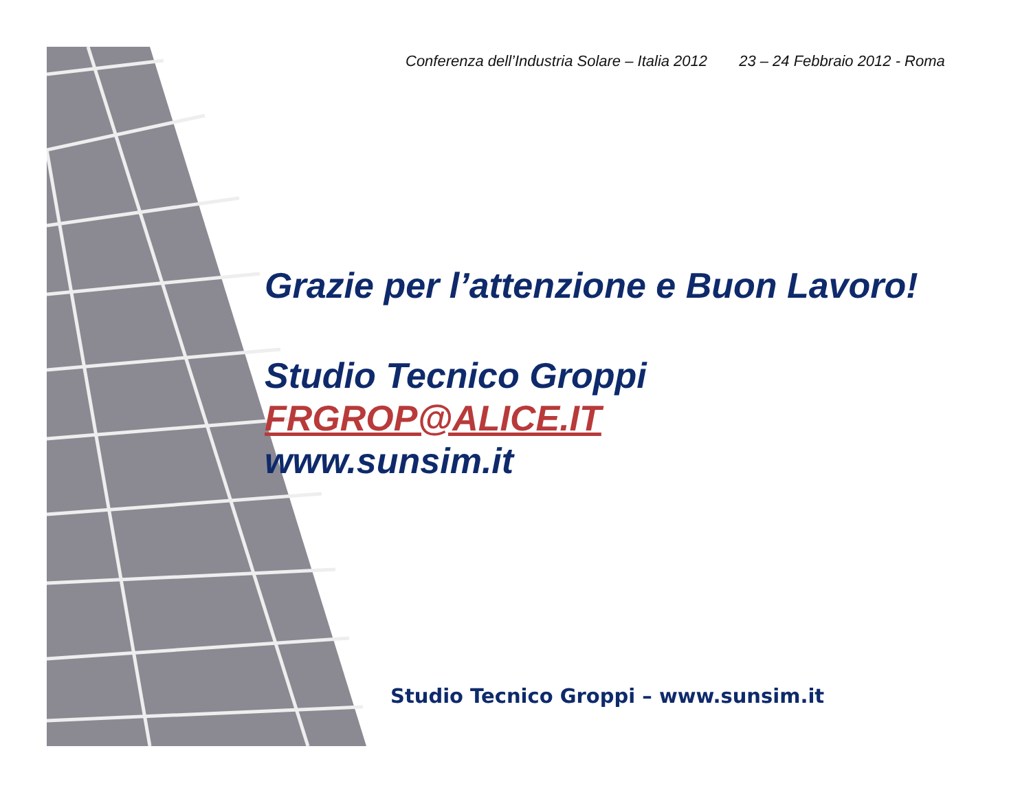Conferenza dell’Industria Solare – Italia 2012 23 – 24 Febbraio 2012 - Roma
Grazie per l’attenzione e Buon Lavoro!
Studio Tecnico Groppi
FRGROP@ALICE.IT
www.sunsim.it
Studio Tecnico Groppi – www.sunsim.it